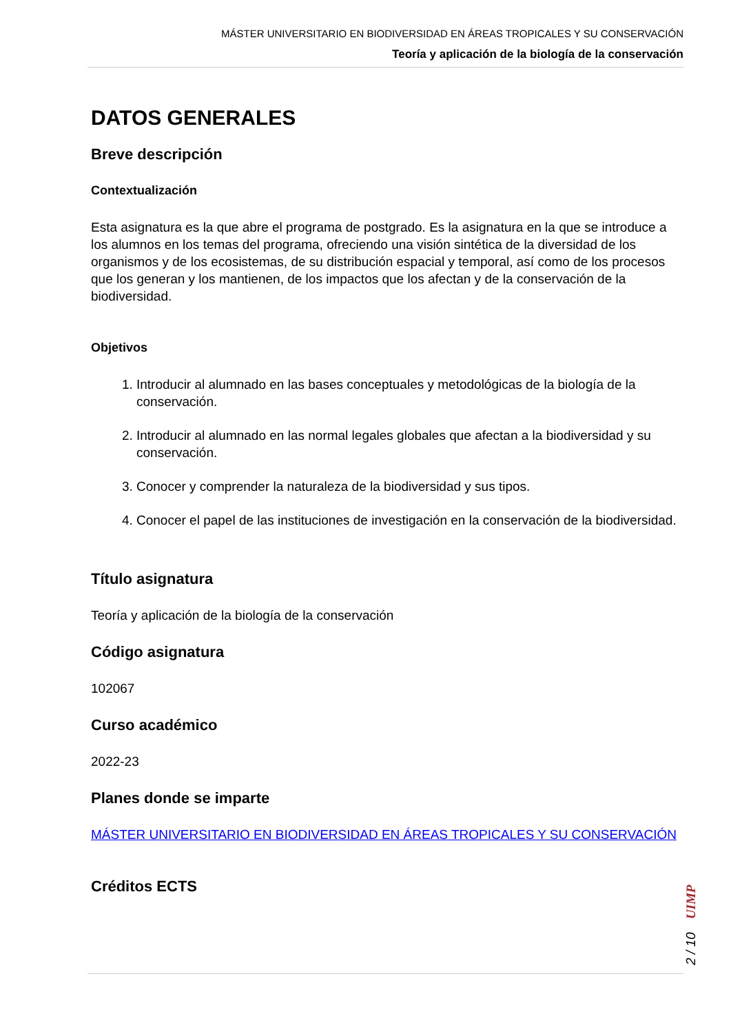MÁSTER UNIVERSITARIO EN BIODIVERSIDAD EN ÁREAS TROPICALES Y SU CONSERVACIÓN
Teoría y aplicación de la biología de la conservación
DATOS GENERALES
Breve descripción
Contextualización
Esta asignatura es la que abre el programa de postgrado. Es la asignatura en la que se introduce a los alumnos en los temas del programa, ofreciendo una visión sintética de la diversidad de los organismos y de los ecosistemas, de su distribución espacial y temporal, así como de los procesos que los generan y los mantienen, de los impactos que los afectan y de la conservación de la biodiversidad.
Objetivos
1. Introducir al alumnado en las bases conceptuales y metodológicas de la biología de la conservación.
2. Introducir al alumnado en las normal legales globales que afectan a la biodiversidad y su conservación.
3. Conocer y comprender la naturaleza de la biodiversidad y sus tipos.
4. Conocer el papel de las instituciones de investigación en la conservación de la biodiversidad.
Título asignatura
Teoría y aplicación de la biología de la conservación
Código asignatura
102067
Curso académico
2022-23
Planes donde se imparte
MÁSTER UNIVERSITARIO EN BIODIVERSIDAD EN ÁREAS TROPICALES Y SU CONSERVACIÓN
Créditos ECTS
2 / 10 UIMP